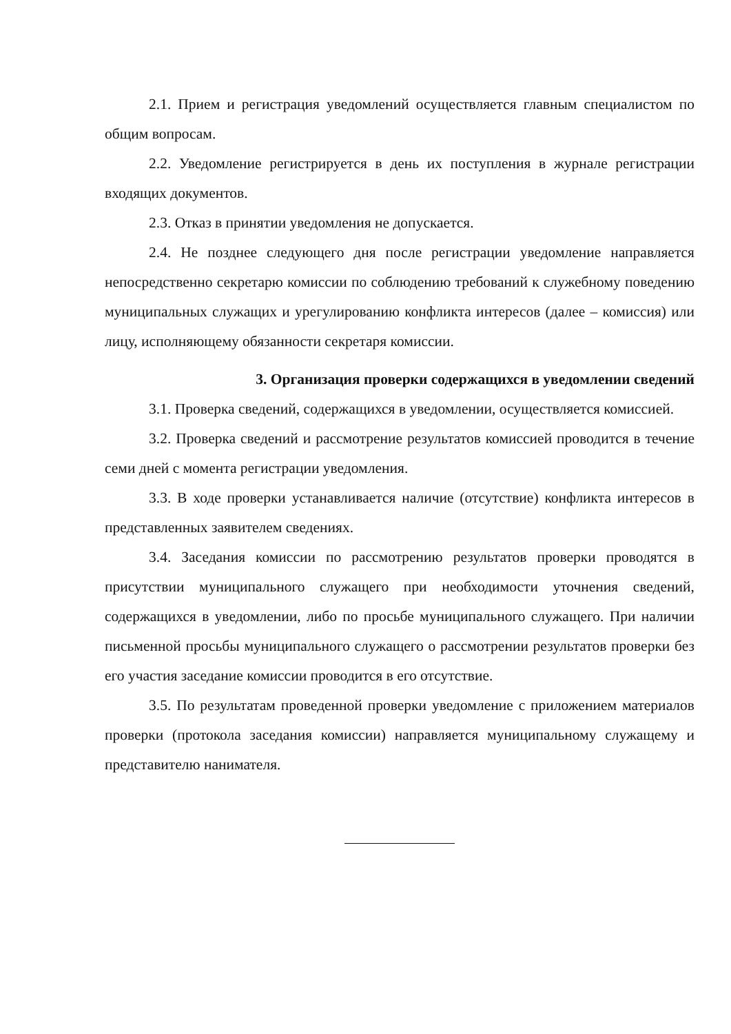2.1. Прием и регистрация уведомлений осуществляется главным специалистом по общим вопросам.
2.2. Уведомление регистрируется в день их поступления в журнале регистрации входящих документов.
2.3. Отказ в принятии уведомления не допускается.
2.4. Не позднее следующего дня после регистрации уведомление направляется непосредственно секретарю комиссии по соблюдению требований к служебному поведению муниципальных служащих и урегулированию конфликта интересов (далее – комиссия) или лицу, исполняющему обязанности секретаря комиссии.
3. Организация проверки содержащихся в уведомлении сведений
3.1. Проверка сведений, содержащихся в уведомлении, осуществляется комиссией.
3.2. Проверка сведений и рассмотрение результатов комиссией проводится в течение семи дней с момента регистрации уведомления.
3.3. В ходе проверки устанавливается наличие (отсутствие) конфликта интересов в представленных заявителем сведениях.
3.4. Заседания комиссии по рассмотрению результатов проверки проводятся в присутствии муниципального служащего при необходимости уточнения сведений, содержащихся в уведомлении, либо по просьбе муниципального служащего. При наличии письменной просьбы муниципального служащего о рассмотрении результатов проверки без его участия заседание комиссии проводится в его отсутствие.
3.5. По результатам проведенной проверки уведомление с приложением материалов проверки (протокола заседания комиссии) направляется муниципальному служащему и представителю нанимателя.